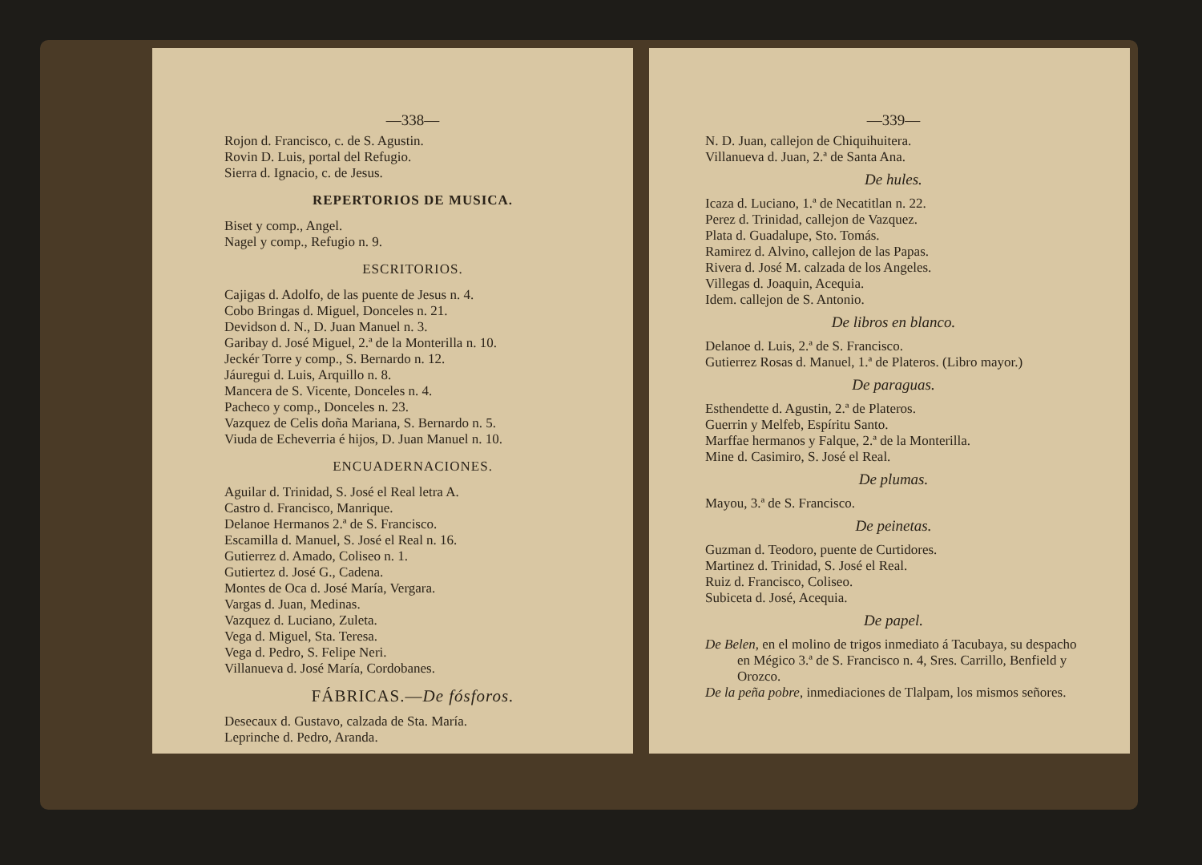—338—
Rojon d. Francisco, c. de S. Agustin.
Rovin D. Luis, portal del Refugio.
Sierra d. Ignacio, c. de Jesus.
REPERTORIOS DE MUSICA.
Biset y comp., Angel.
Nagel y comp., Refugio n. 9.
ESCRITORIOS.
Cajigas d. Adolfo, de las puente de Jesus n. 4.
Cobo Bringas d. Miguel, Donceles n. 21.
Devidson d. N., D. Juan Manuel n. 3.
Garibay d. José Miguel, 2.ª de la Monterilla n. 10.
Jeckér Torre y comp., S. Bernardo n. 12.
Jáuregui d. Luis, Arquillo n. 8.
Mancera de S. Vicente, Donceles n. 4.
Pacheco y comp., Donceles n. 23.
Vazquez de Celis doña Mariana, S. Bernardo n. 5.
Viuda de Echeverria é hijos, D. Juan Manuel n. 10.
ENCUADERNACIONES.
Aguilar d. Trinidad, S. José el Real letra A.
Castro d. Francisco, Manrique.
Delanoe Hermanos 2.ª de S. Francisco.
Escamilla d. Manuel, S. José el Real n. 16.
Gutierrez d. Amado, Coliseo n. 1.
Gutiertez d. José G., Cadena.
Montes de Oca d. José María, Vergara.
Vargas d. Juan, Medinas.
Vazquez d. Luciano, Zuleta.
Vega d. Miguel, Sta. Teresa.
Vega d. Pedro, S. Felipe Neri.
Villanueva d. José María, Cordobanes.
FÁBRICAS.—De fósforos.
Desecaux d. Gustavo, calzada de Sta. María.
Leprinche d. Pedro, Aranda.
—339—
N. D. Juan, callejon de Chiquihuitera.
Villanueva d. Juan, 2.ª de Santa Ana.
De hules.
Icaza d. Luciano, 1.ª de Necatitlan n. 22.
Perez d. Trinidad, callejon de Vazquez.
Plata d. Guadalupe, Sto. Tomás.
Ramirez d. Alvino, callejon de las Papas.
Rivera d. José M. calzada de los Angeles.
Villegas d. Joaquin, Acequia.
Idem. callejon de S. Antonio.
De libros en blanco.
Delanoe d. Luis, 2.ª de S. Francisco.
Gutierrez Rosas d. Manuel, 1.ª de Plateros. (Libro mayor.)
De paraguas.
Esthendette d. Agustin, 2.ª de Plateros.
Guerrin y Melfeb, Espíritu Santo.
Marffae hermanos y Falque, 2.ª de la Monterilla.
Mine d. Casimiro, S. José el Real.
De plumas.
Mayou, 3.ª de S. Francisco.
De peinetas.
Guzman d. Teodoro, puente de Curtidores.
Martinez d. Trinidad, S. José el Real.
Ruiz d. Francisco, Coliseo.
Subiceta d. José, Acequia.
De papel.
De Belen, en el molino de trigos inmediato á Tacubaya, su despacho en Mégico 3.ª de S. Francisco n. 4, Sres. Carrillo, Benfield y Orozco.
De la peña pobre, inmediaciones de Tlalpam, los mismos señores.